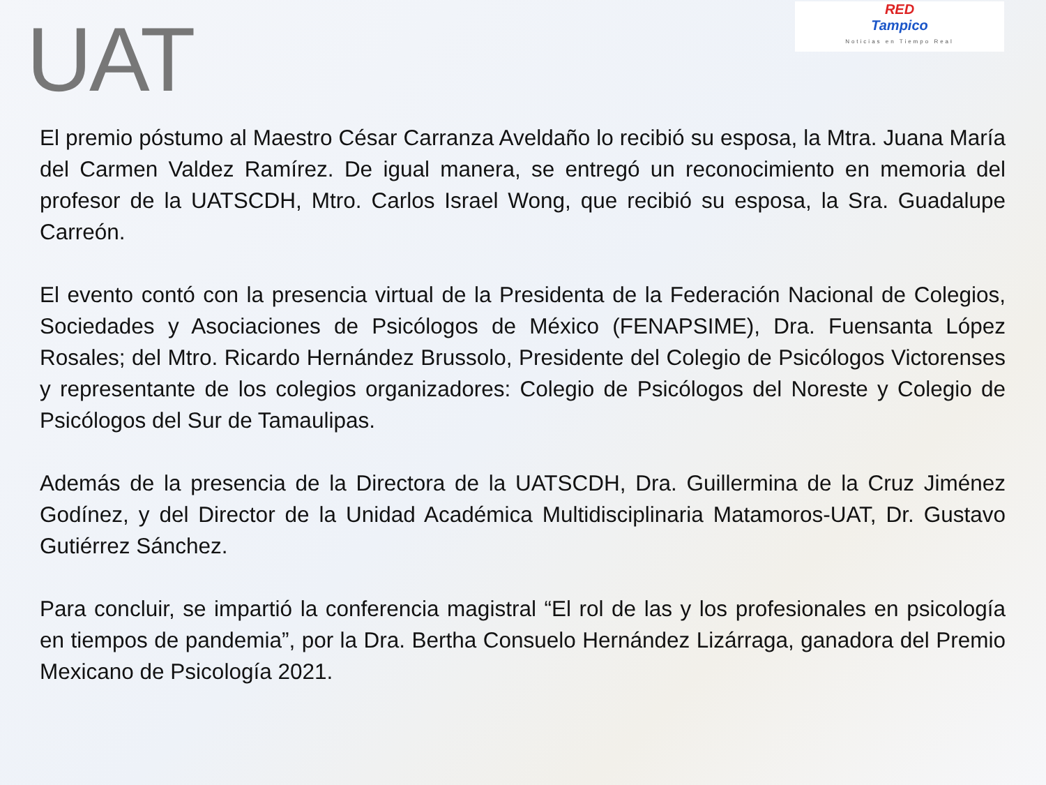UAT
RED
Tampico
Noticias en Tiempo Real
El premio póstumo al Maestro César Carranza Aveldaño lo recibió su esposa, la Mtra. Juana María del Carmen Valdez Ramírez. De igual manera, se entregó un reconocimiento en memoria del profesor de la UATSCDH, Mtro. Carlos Israel Wong, que recibió su esposa, la Sra. Guadalupe Carreón.
El evento contó con la presencia virtual de la Presidenta de la Federación Nacional de Colegios, Sociedades y Asociaciones de Psicólogos de México (FENAPSIME), Dra. Fuensanta López Rosales; del Mtro. Ricardo Hernández Brussolo, Presidente del Colegio de Psicólogos Victorenses y representante de los colegios organizadores: Colegio de Psicólogos del Noreste y Colegio de Psicólogos del Sur de Tamaulipas.
Además de la presencia de la Directora de la UATSCDH, Dra. Guillermina de la Cruz Jiménez Godínez, y del Director de la Unidad Académica Multidisciplinaria Matamoros-UAT, Dr. Gustavo Gutiérrez Sánchez.
Para concluir, se impartió la conferencia magistral “El rol de las y los profesionales en psicología en tiempos de pandemia”, por la Dra. Bertha Consuelo Hernández Lizárraga, ganadora del Premio Mexicano de Psicología 2021.